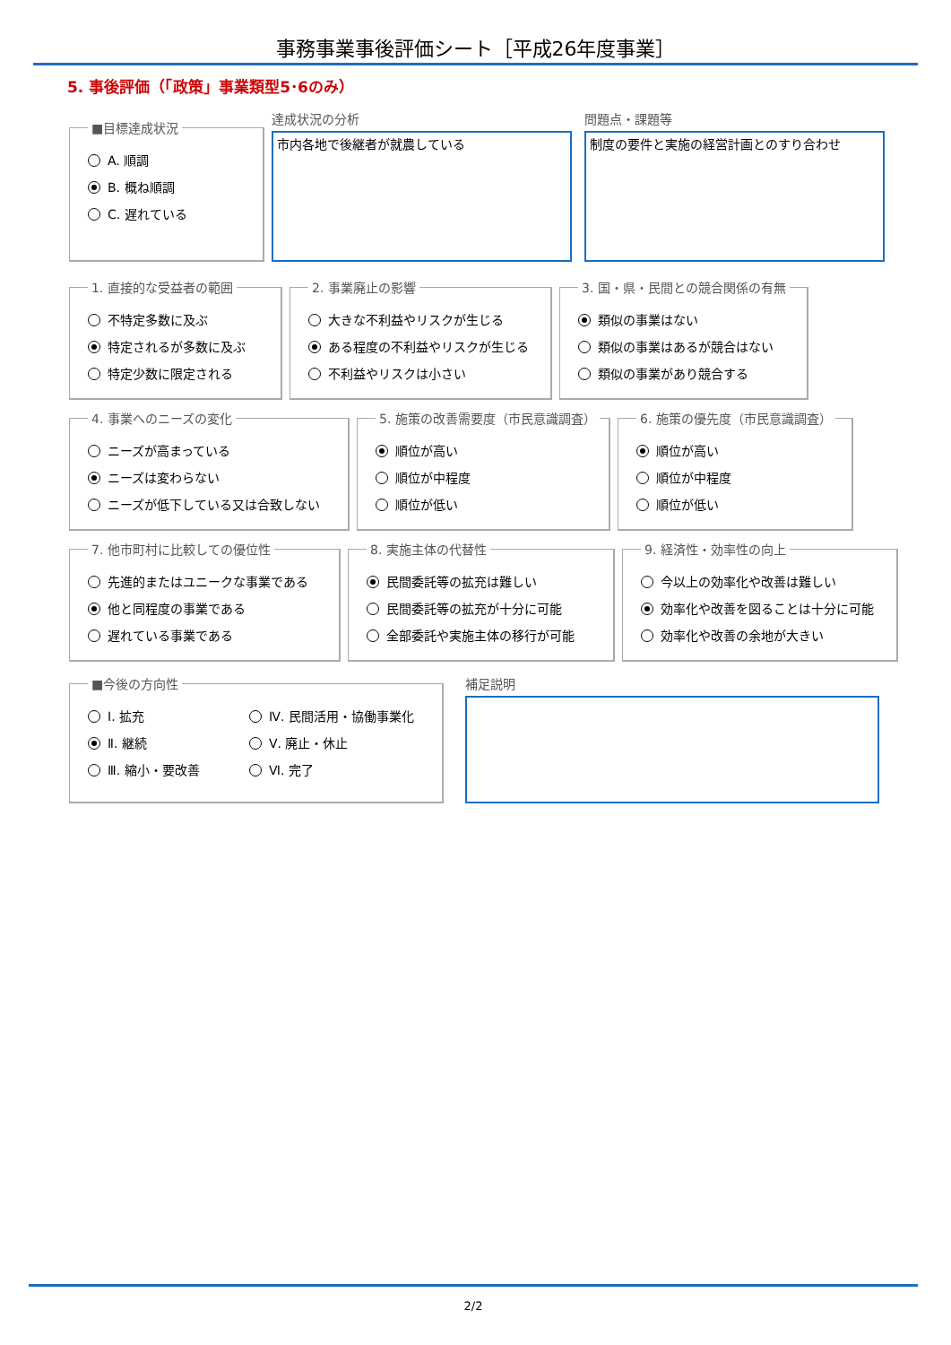事務事業事後評価シート［平成26年度事業］
5. 事後評価（「政策」事業類型5･6のみ）
■目標達成状況
A. 順調
B. 概ね順調
C. 遅れている
達成状況の分析
市内各地で後継者が就農している
問題点・課題等
制度の要件と実施の経営計画とのすり合わせ
1. 直接的な受益者の範囲
不特定多数に及ぶ
特定されるが多数に及ぶ
特定少数に限定される
2. 事業廃止の影響
大きな不利益やリスクが生じる
ある程度の不利益やリスクが生じる
不利益やリスクは小さい
3. 国・県・民間との競合関係の有無
類似の事業はない
類似の事業はあるが競合はない
類似の事業があり競合する
4. 事業へのニーズの変化
ニーズが高まっている
ニーズは変わらない
ニーズが低下している又は合致しない
5. 施策の改善需要度（市民意識調査）
順位が高い
順位が中程度
順位が低い
6. 施策の優先度（市民意識調査）
順位が高い
順位が中程度
順位が低い
7. 他市町村に比較しての優位性
先進的またはユニークな事業である
他と同程度の事業である
遅れている事業である
8. 実施主体の代替性
民間委託等の拡充は難しい
民間委託等の拡充が十分に可能
全部委託や実施主体の移行が可能
9. 経済性・効率性の向上
今以上の効率化や改善は難しい
効率化や改善を図ることは十分に可能
効率化や改善の余地が大きい
■今後の方向性
Ⅰ. 拡充
Ⅱ. 継続
Ⅲ. 縮小・要改善
Ⅳ. 民間活用・協働事業化
Ⅴ. 廃止・休止
Ⅵ. 完了
補足説明
2/2